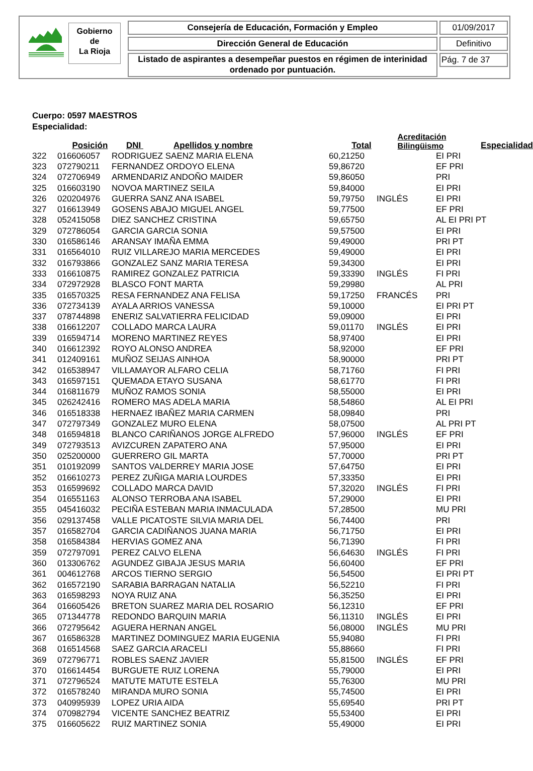Gobierno
de
La Rioja
Consejería de Educación, Formación y Empleo 01/09/2017
Dirección General de Educación Definitivo
Listado de aspirantes a desempeñar puestos en régimen de interinidad ordenado por puntuación.
Pág. 7 de 37
Cuerpo: 0597 MAESTROS
Especialidad:
| | Posición | DNI Apellidos y nombre | Total | Acreditación Bilingüismo | Especialidad |
| --- | --- | --- | --- | --- | --- |
| 322 | 016606057 | RODRIGUEZ SAENZ MARIA ELENA | 60,21250 | | EI PRI |
| 323 | 072790211 | FERNANDEZ ORDOYO ELENA | 59,86720 | | EF PRI |
| 324 | 072706949 | ARMENDARIZ ANDOÑO MAIDER | 59,86050 | | PRI |
| 325 | 016603190 | NOVOA MARTINEZ SEILA | 59,84000 | | EI PRI |
| 326 | 020204976 | GUERRA SANZ ANA ISABEL | 59,79750 | INGLÉS | EI PRI |
| 327 | 016613949 | GOSENS ABAJO MIGUEL ANGEL | 59,77500 | | EF PRI |
| 328 | 052415058 | DIEZ SANCHEZ CRISTINA | 59,65750 | | AL EI PRI PT |
| 329 | 072786054 | GARCIA GARCIA SONIA | 59,57500 | | EI PRI |
| 330 | 016586146 | ARANSAY IMAÑA EMMA | 59,49000 | | PRI PT |
| 331 | 016564010 | RUIZ VILLAREJO MARIA MERCEDES | 59,49000 | | EI PRI |
| 332 | 016793866 | GONZALEZ SANZ MARIA TERESA | 59,34300 | | EI PRI |
| 333 | 016610875 | RAMIREZ GONZALEZ PATRICIA | 59,33390 | INGLÉS | FI PRI |
| 334 | 072972928 | BLASCO FONT MARTA | 59,29980 | | AL PRI |
| 335 | 016570325 | RESA FERNANDEZ ANA FELISA | 59,17250 | FRANCÉS | PRI |
| 336 | 072734139 | AYALA ARRIOS VANESSA | 59,10000 | | EI PRI PT |
| 337 | 078744898 | ENERIZ SALVATIERRA FELICIDAD | 59,09000 | | EI PRI |
| 338 | 016612207 | COLLADO MARCA LAURA | 59,01170 | INGLÉS | EI PRI |
| 339 | 016594714 | MORENO MARTINEZ REYES | 58,97400 | | EI PRI |
| 340 | 016612392 | ROYO ALONSO ANDREA | 58,92000 | | EF PRI |
| 341 | 012409161 | MUÑOZ SEIJAS AINHOA | 58,90000 | | PRI PT |
| 342 | 016538947 | VILLAMAYOR ALFARO CELIA | 58,71760 | | FI PRI |
| 343 | 016597151 | QUEMADA ETAYO SUSANA | 58,61770 | | FI PRI |
| 344 | 016811679 | MUÑOZ RAMOS SONIA | 58,55000 | | EI PRI |
| 345 | 026242416 | ROMERO MAS ADELA MARIA | 58,54860 | | AL EI PRI |
| 346 | 016518338 | HERNAEZ IBAÑEZ MARIA CARMEN | 58,09840 | | PRI |
| 347 | 072797349 | GONZALEZ MURO ELENA | 58,07500 | | AL PRI PT |
| 348 | 016594818 | BLANCO CARIÑANOS JORGE ALFREDO | 57,96000 | INGLÉS | EF PRI |
| 349 | 072793513 | AVIZCUREN ZAPATERO ANA | 57,95000 | | EI PRI |
| 350 | 025200000 | GUERRERO GIL MARTA | 57,70000 | | PRI PT |
| 351 | 010192099 | SANTOS VALDERREY MARIA JOSE | 57,64750 | | EI PRI |
| 352 | 016610273 | PEREZ ZUÑIGA MARIA LOURDES | 57,33350 | | EI PRI |
| 353 | 016599692 | COLLADO MARCA DAVID | 57,32020 | INGLÉS | FI PRI |
| 354 | 016551163 | ALONSO TERROBA ANA ISABEL | 57,29000 | | EI PRI |
| 355 | 045416032 | PECIÑA ESTEBAN MARIA INMACULADA | 57,28500 | | MU PRI |
| 356 | 029137458 | VALLE PICATOSTE SILVIA MARIA DEL | 56,74400 | | PRI |
| 357 | 016582704 | GARCIA CADIÑANOS JUANA MARIA | 56,71750 | | EI PRI |
| 358 | 016584384 | HERVIAS GOMEZ ANA | 56,71390 | | FI PRI |
| 359 | 072797091 | PEREZ CALVO ELENA | 56,64630 | INGLÉS | FI PRI |
| 360 | 013306762 | AGUNDEZ GIBAJA JESUS MARIA | 56,60400 | | EF PRI |
| 361 | 004612768 | ARCOS TIERNO SERGIO | 56,54500 | | EI PRI PT |
| 362 | 016572190 | SARABIA BARRAGAN NATALIA | 56,52210 | | FI PRI |
| 363 | 016598293 | NOYA RUIZ ANA | 56,35250 | | EI PRI |
| 364 | 016605426 | BRETON SUAREZ MARIA DEL ROSARIO | 56,12310 | | EF PRI |
| 365 | 071344778 | REDONDO BARQUIN MARIA | 56,11310 | INGLÉS | EI PRI |
| 366 | 072795642 | AGUERA HERNAN ANGEL | 56,08000 | INGLÉS | MU PRI |
| 367 | 016586328 | MARTINEZ DOMINGUEZ MARIA EUGENIA | 55,94080 | | FI PRI |
| 368 | 016514568 | SAEZ GARCIA ARACELI | 55,88660 | | FI PRI |
| 369 | 072796771 | ROBLES SAENZ JAVIER | 55,81500 | INGLÉS | EF PRI |
| 370 | 016614454 | BURGUETE RUIZ LORENA | 55,79000 | | EI PRI |
| 371 | 072796524 | MATUTE MATUTE ESTELA | 55,76300 | | MU PRI |
| 372 | 016578240 | MIRANDA MURO SONIA | 55,74500 | | EI PRI |
| 373 | 040995939 | LOPEZ URIA AIDA | 55,69540 | | PRI PT |
| 374 | 070982794 | VICENTE SANCHEZ BEATRIZ | 55,53400 | | EI PRI |
| 375 | 016605622 | RUIZ MARTINEZ SONIA | 55,49000 | | EI PRI |